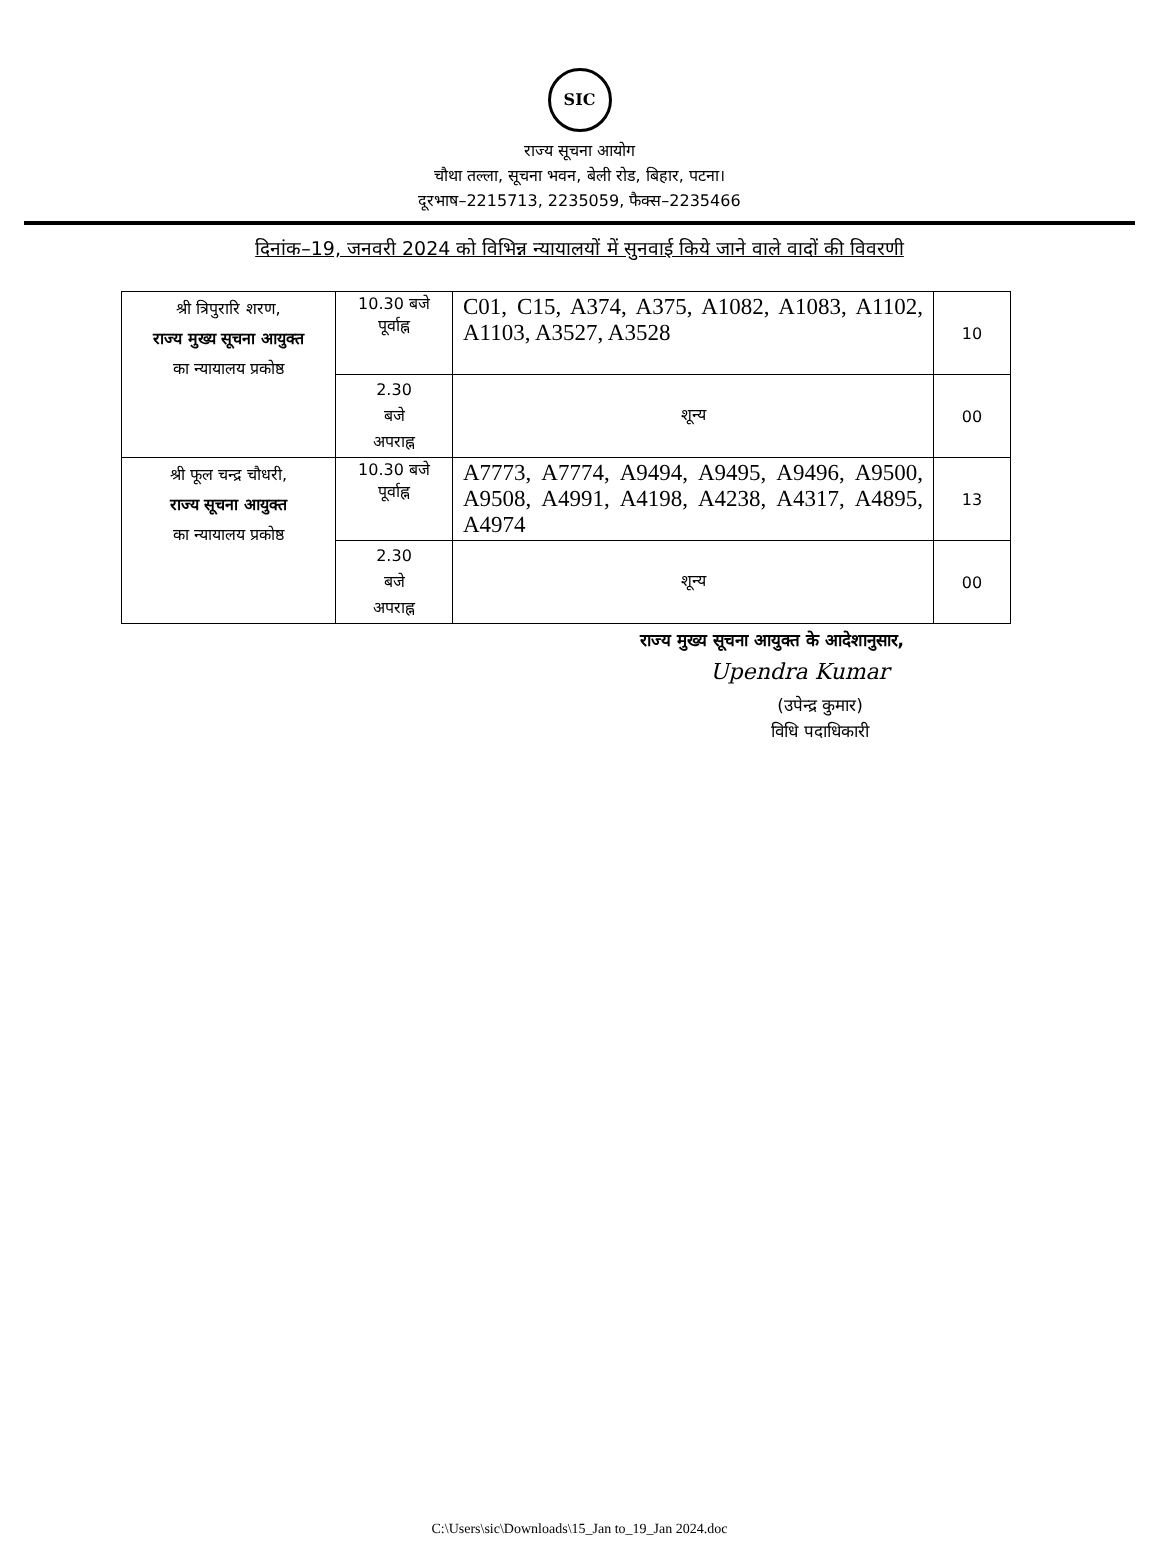SIC
राज्य सूचना आयोग
चौथा तल्ला, सूचना भवन, बेली रोड, बिहार, पटना।
दूरभाष–2215713, 2235059, फैक्स–2235466
दिनांक–19, जनवरी 2024 को विभिन्न न्यायालयों में सुनवाई किये जाने वाले वादों की विवरणी
| श्री त्रिपुरारि शरण, राज्य मुख्य सूचना आयुक्त का न्यायालय प्रकोष्ठ | 10.30 बजे पूर्वाह्न | C01, C15, A374, A375, A1082, A1083, A1102, A1103, A3527, A3528 | 10 |
| | 2.30 बजे अपराह्न | शून्य | 00 |
| श्री फूल चन्द्र चौधरी, राज्य सूचना आयुक्त का न्यायालय प्रकोष्ठ | 10.30 बजे पूर्वाह्न | A7773, A7774, A9494, A9495, A9496, A9500, A9508, A4991, A4198, A4238, A4317, A4895, A4974 | 13 |
| | 2.30 बजे अपराह्न | शून्य | 00 |
राज्य मुख्य सूचना आयुक्त के आदेशानुसार,
Upendra Kumar
(उपेन्द्र कुमार)
विधि पदाधिकारी
C:\Users\sic\Downloads\15_Jan to_19_Jan 2024.doc